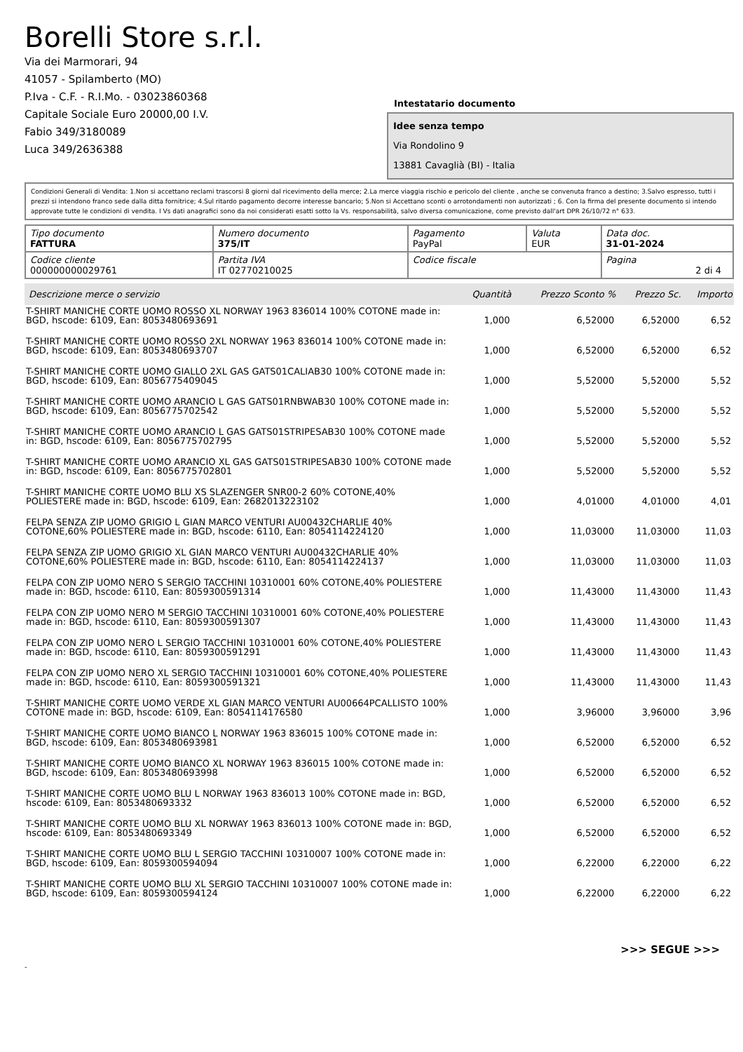Borelli Store s.r.l.
Via dei Marmorari, 94
41057 - Spilamberto (MO)
P.Iva - C.F. - R.I.Mo. - 03023860368
Capitale Sociale Euro 20000,00 I.V.
Fabio 349/3180089
Luca 349/2636388
Intestatario documento
Idee senza tempo
Via Rondolino 9
13881 Cavaglià (BI) - Italia
Condizioni Generali di Vendita: 1.Non si accettano reclami trascorsi 8 giorni dal ricevimento della merce; 2.La merce viaggia rischio e pericolo del cliente , anche se convenuta franco a destino; 3.Salvo espresso, tutti i prezzi si intendono franco sede dalla ditta fornitrice; 4.Sul ritardo pagamento decorre interesse bancario; 5.Non si Accettano sconti o arrotondamenti non autorizzati ; 6. Con la firma del presente documento si intendo approvate tutte le condizioni di vendita. I Vs dati anagrafici sono da noi considerati esatti sotto la Vs. responsabilità, salvo diversa comunicazione, come previsto dall'art DPR 26/10/72 n° 633.
| Tipo documento FATTURA | Numero documento 375/IT | Pagamento PayPal | Valuta EUR | Data doc. 31-01-2024 |
| Codice cliente 000000000029761 | Partita IVA IT 02770210025 | Codice fiscale | | Pagina 2 di 4 |
| Descrizione merce o servizio | Quantità | Prezzo Sconto % | Prezzo Sc. | Importo |
| --- | --- | --- | --- | --- |
| T-SHIRT MANICHE CORTE UOMO ROSSO XL NORWAY 1963 836014 100% COTONE made in: BGD, hscode: 6109, Ean: 8053480693691 | 1,000 | 6,52000 | 6,52000 | 6,52 |
| T-SHIRT MANICHE CORTE UOMO ROSSO 2XL NORWAY 1963 836014 100% COTONE made in: BGD, hscode: 6109, Ean: 8053480693707 | 1,000 | 6,52000 | 6,52000 | 6,52 |
| T-SHIRT MANICHE CORTE UOMO GIALLO 2XL GAS GATS01CALIAB30 100% COTONE made in: BGD, hscode: 6109, Ean: 8056775409045 | 1,000 | 5,52000 | 5,52000 | 5,52 |
| T-SHIRT MANICHE CORTE UOMO ARANCIO L GAS GATS01RNBWAB30 100% COTONE made in: BGD, hscode: 6109, Ean: 8056775702542 | 1,000 | 5,52000 | 5,52000 | 5,52 |
| T-SHIRT MANICHE CORTE UOMO ARANCIO L GAS GATS01STRIPESAB30 100% COTONE made in: BGD, hscode: 6109, Ean: 8056775702795 | 1,000 | 5,52000 | 5,52000 | 5,52 |
| T-SHIRT MANICHE CORTE UOMO ARANCIO XL GAS GATS01STRIPESAB30 100% COTONE made in: BGD, hscode: 6109, Ean: 8056775702801 | 1,000 | 5,52000 | 5,52000 | 5,52 |
| T-SHIRT MANICHE CORTE UOMO BLU XS SLAZENGER SNR00-2 60% COTONE,40% POLIESTERE made in: BGD, hscode: 6109, Ean: 2682013223102 | 1,000 | 4,01000 | 4,01000 | 4,01 |
| FELPA SENZA ZIP UOMO GRIGIO L GIAN MARCO VENTURI AU00432CHARLIE 40% COTONE,60% POLIESTERE made in: BGD, hscode: 6110, Ean: 8054114224120 | 1,000 | 11,03000 | 11,03000 | 11,03 |
| FELPA SENZA ZIP UOMO GRIGIO XL GIAN MARCO VENTURI AU00432CHARLIE 40% COTONE,60% POLIESTERE made in: BGD, hscode: 6110, Ean: 8054114224137 | 1,000 | 11,03000 | 11,03000 | 11,03 |
| FELPA CON ZIP UOMO NERO S SERGIO TACCHINI 10310001 60% COTONE,40% POLIESTERE made in: BGD, hscode: 6110, Ean: 8059300591314 | 1,000 | 11,43000 | 11,43000 | 11,43 |
| FELPA CON ZIP UOMO NERO M SERGIO TACCHINI 10310001 60% COTONE,40% POLIESTERE made in: BGD, hscode: 6110, Ean: 8059300591307 | 1,000 | 11,43000 | 11,43000 | 11,43 |
| FELPA CON ZIP UOMO NERO L SERGIO TACCHINI 10310001 60% COTONE,40% POLIESTERE made in: BGD, hscode: 6110, Ean: 8059300591291 | 1,000 | 11,43000 | 11,43000 | 11,43 |
| FELPA CON ZIP UOMO NERO XL SERGIO TACCHINI 10310001 60% COTONE,40% POLIESTERE made in: BGD, hscode: 6110, Ean: 8059300591321 | 1,000 | 11,43000 | 11,43000 | 11,43 |
| T-SHIRT MANICHE CORTE UOMO VERDE XL GIAN MARCO VENTURI AU00664PCALLISTO 100% COTONE made in: BGD, hscode: 6109, Ean: 8054114176580 | 1,000 | 3,96000 | 3,96000 | 3,96 |
| T-SHIRT MANICHE CORTE UOMO BIANCO L NORWAY 1963 836015 100% COTONE made in: BGD, hscode: 6109, Ean: 8053480693981 | 1,000 | 6,52000 | 6,52000 | 6,52 |
| T-SHIRT MANICHE CORTE UOMO BIANCO XL NORWAY 1963 836015 100% COTONE made in: BGD, hscode: 6109, Ean: 8053480693998 | 1,000 | 6,52000 | 6,52000 | 6,52 |
| T-SHIRT MANICHE CORTE UOMO BLU L NORWAY 1963 836013 100% COTONE made in: BGD, hscode: 6109, Ean: 8053480693332 | 1,000 | 6,52000 | 6,52000 | 6,52 |
| T-SHIRT MANICHE CORTE UOMO BLU XL NORWAY 1963 836013 100% COTONE made in: BGD, hscode: 6109, Ean: 8053480693349 | 1,000 | 6,52000 | 6,52000 | 6,52 |
| T-SHIRT MANICHE CORTE UOMO BLU L SERGIO TACCHINI 10310007 100% COTONE made in: BGD, hscode: 6109, Ean: 8059300594094 | 1,000 | 6,22000 | 6,22000 | 6,22 |
| T-SHIRT MANICHE CORTE UOMO BLU XL SERGIO TACCHINI 10310007 100% COTONE made in: BGD, hscode: 6109, Ean: 8059300594124 | 1,000 | 6,22000 | 6,22000 | 6,22 |
>>> SEGUE >>>
-